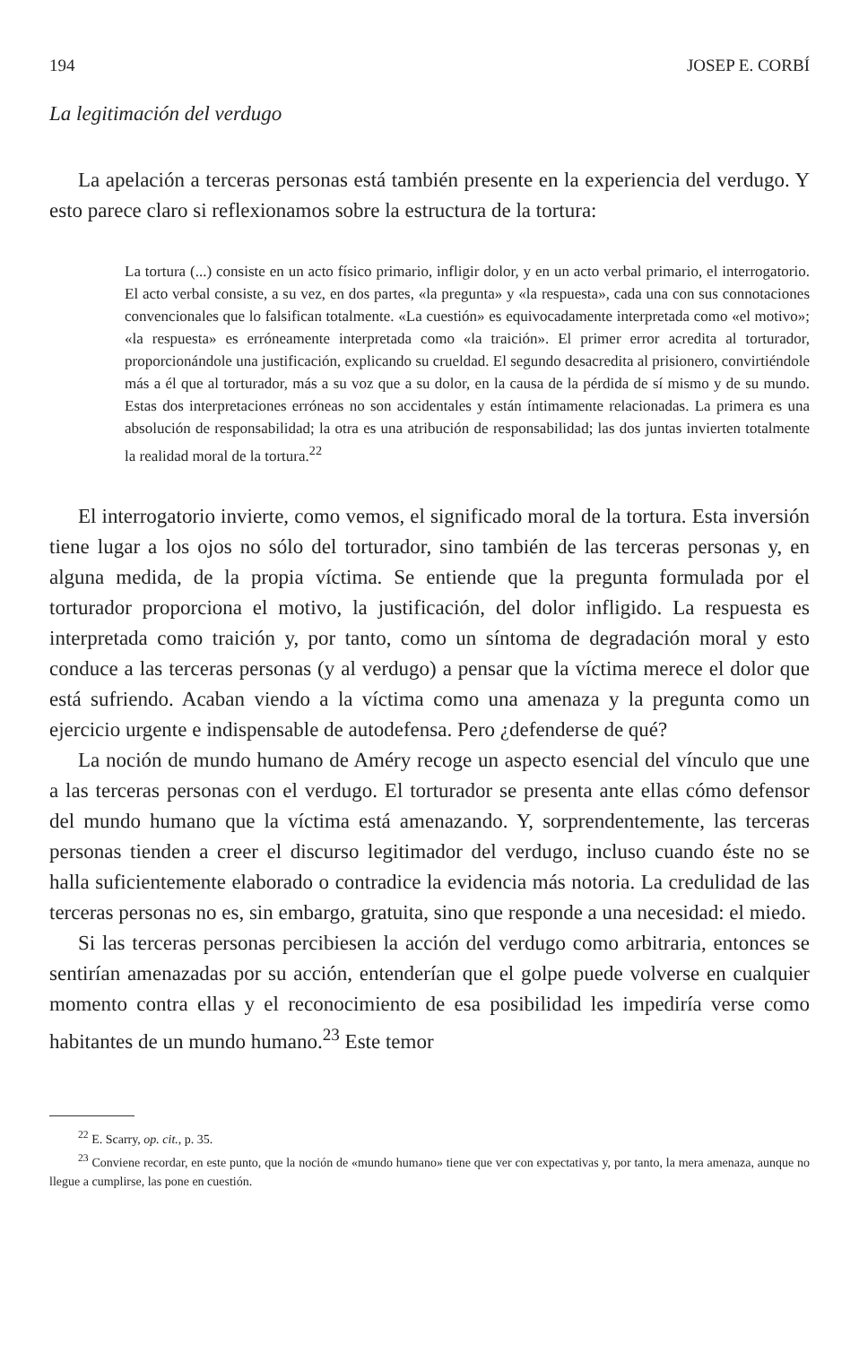194 JOSEP E. CORBÍ
La legitimación del verdugo
La apelación a terceras personas está también presente en la experiencia del verdugo. Y esto parece claro si reflexionamos sobre la estructura de la tortura:
La tortura (...) consiste en un acto físico primario, infligir dolor, y en un acto verbal primario, el interrogatorio. El acto verbal consiste, a su vez, en dos partes, «la pregunta» y «la respuesta», cada una con sus connotaciones convencionales que lo falsifican totalmente. «La cuestión» es equivocadamente interpretada como «el motivo»; «la respuesta» es erróneamente interpretada como «la traición». El primer error acredita al torturador, proporcionándole una justificación, explicando su crueldad. El segundo desacredita al prisionero, convirtiéndole más a él que al torturador, más a su voz que a su dolor, en la causa de la pérdida de sí mismo y de su mundo. Estas dos interpretaciones erróneas no son accidentales y están íntimamente relacionadas. La primera es una absolución de responsabilidad; la otra es una atribución de responsabilidad; las dos juntas invierten totalmente la realidad moral de la tortura.<sup>22</sup>
El interrogatorio invierte, como vemos, el significado moral de la tortura. Esta inversión tiene lugar a los ojos no sólo del torturador, sino también de las terceras personas y, en alguna medida, de la propia víctima. Se entiende que la pregunta formulada por el torturador proporciona el motivo, la justificación, del dolor infligido. La respuesta es interpretada como traición y, por tanto, como un síntoma de degradación moral y esto conduce a las terceras personas (y al verdugo) a pensar que la víctima merece el dolor que está sufriendo. Acaban viendo a la víctima como una amenaza y la pregunta como un ejercicio urgente e indispensable de autodefensa. Pero ¿defenderse de qué?
La noción de mundo humano de Améry recoge un aspecto esencial del vínculo que une a las terceras personas con el verdugo. El torturador se presenta ante ellas cómo defensor del mundo humano que la víctima está amenazando. Y, sorprendentemente, las terceras personas tienden a creer el discurso legitimador del verdugo, incluso cuando éste no se halla suficientemente elaborado o contradice la evidencia más notoria. La credulidad de las terceras personas no es, sin embargo, gratuita, sino que responde a una necesidad: el miedo.
Si las terceras personas percibiesen la acción del verdugo como arbitraria, entonces se sentirían amenazadas por su acción, entenderían que el golpe puede volverse en cualquier momento contra ellas y el reconocimiento de esa posibilidad les impediría verse como habitantes de un mundo humano.<sup>23</sup> Este temor
<sup>22</sup> E. Scarry, op. cit., p. 35.
<sup>23</sup> Conviene recordar, en este punto, que la noción de «mundo humano» tiene que ver con expectativas y, por tanto, la mera amenaza, aunque no llegue a cumplirse, las pone en cuestión.